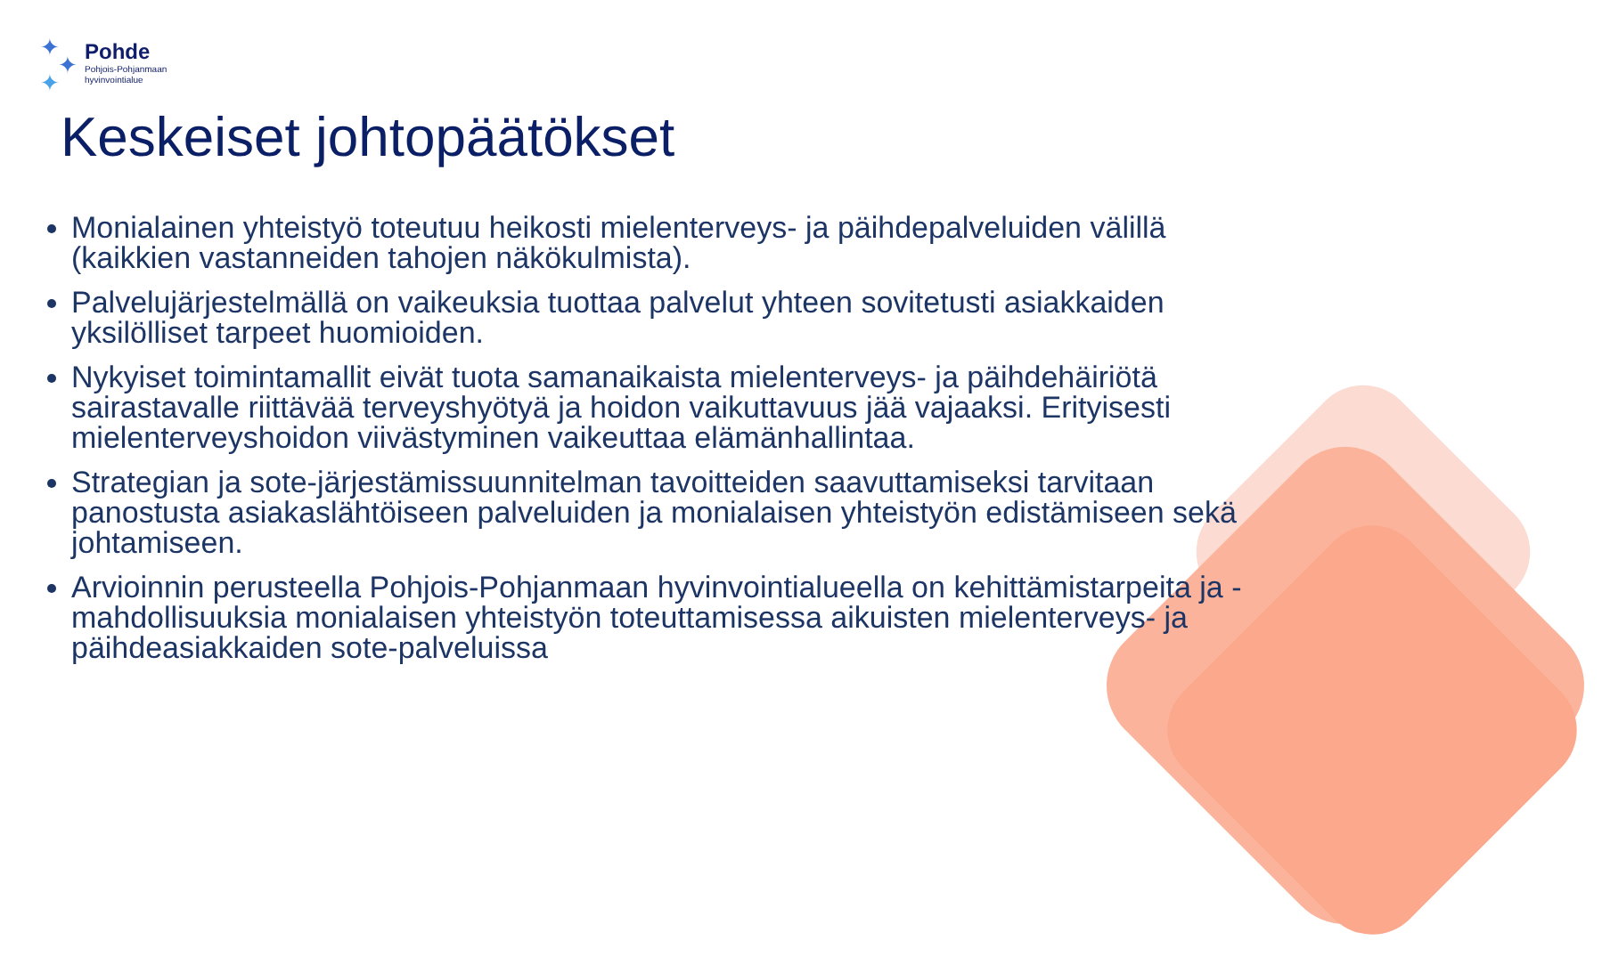✦
✦
✦
Pohde
Pohjois-Pohjanmaan
hyvinvointialue
Keskeiset johtopäätökset
Monialainen yhteistyö toteutuu heikosti mielenterveys- ja päihdepalveluiden välillä (kaikkien vastanneiden tahojen näkökulmista).
Palvelujärjestelmällä on vaikeuksia tuottaa palvelut yhteen sovitetusti asiakkaiden yksilölliset tarpeet huomioiden.
Nykyiset toimintamallit eivät tuota samanaikaista mielenterveys- ja päihdehäiriötä sairastavalle riittävää terveyshyötyä ja hoidon vaikuttavuus jää vajaaksi. Erityisesti mielenterveyshoidon viivästyminen vaikeuttaa elämänhallintaa.
Strategian ja sote-järjestämissuunnitelman tavoitteiden saavuttamiseksi tarvitaan panostusta asiakaslähtöiseen palveluiden ja monialaisen yhteistyön edistämiseen sekä johtamiseen.
Arvioinnin perusteella Pohjois-Pohjanmaan hyvinvointialueella on kehittämistarpeita ja -mahdollisuuksia monialaisen yhteistyön toteuttamisessa aikuisten mielenterveys- ja päihdeasiakkaiden sote-palveluissa